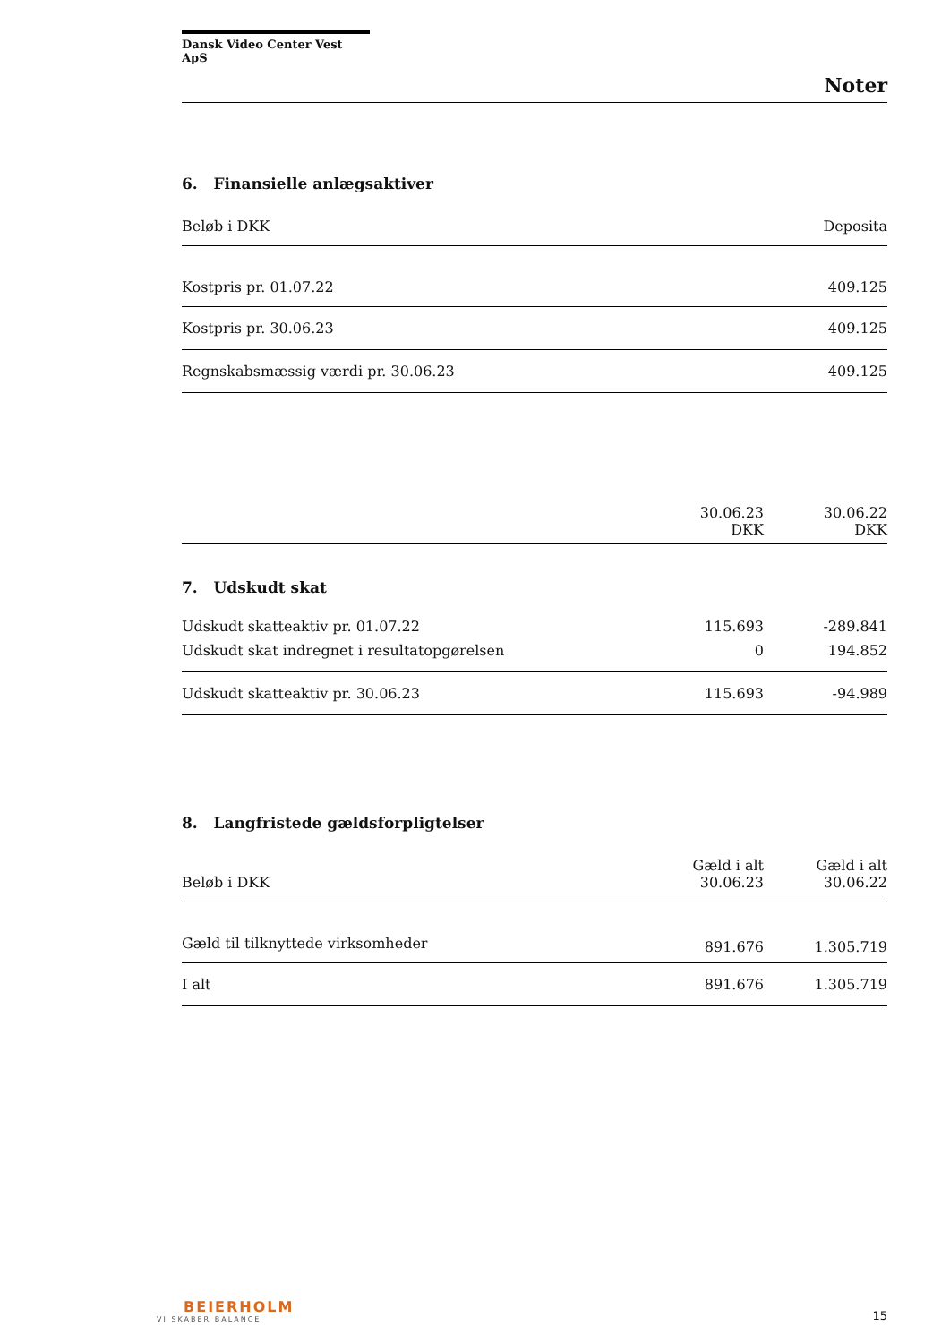Dansk Video Center Vest ApS
Noter
6. Finansielle anlægsaktiver
| Beløb i DKK | Deposita |
| Kostpris pr. 01.07.22 | 409.125 |
| Kostpris pr. 30.06.23 | 409.125 |
| Regnskabsmæssig værdi pr. 30.06.23 | 409.125 |
| | 30.06.23 DKK | 30.06.22 DKK |
| --- | --- | --- |
7. Udskudt skat
| Udskudt skatteaktiv pr. 01.07.22 | 115.693 | -289.841 |
| Udskudt skat indregnet i resultatopgørelsen | 0 | 194.852 |
| Udskudt skatteaktiv pr. 30.06.23 | 115.693 | -94.989 |
8. Langfristede gældsforpligtelser
| Beløb i DKK | Gæld i alt 30.06.23 | Gæld i alt 30.06.22 |
| --- | --- | --- |
| Gæld til tilknyttede virksomheder | 891.676 | 1.305.719 |
| I alt | 891.676 | 1.305.719 |
BEIERHOLM
VI SKABER BALANCE
15